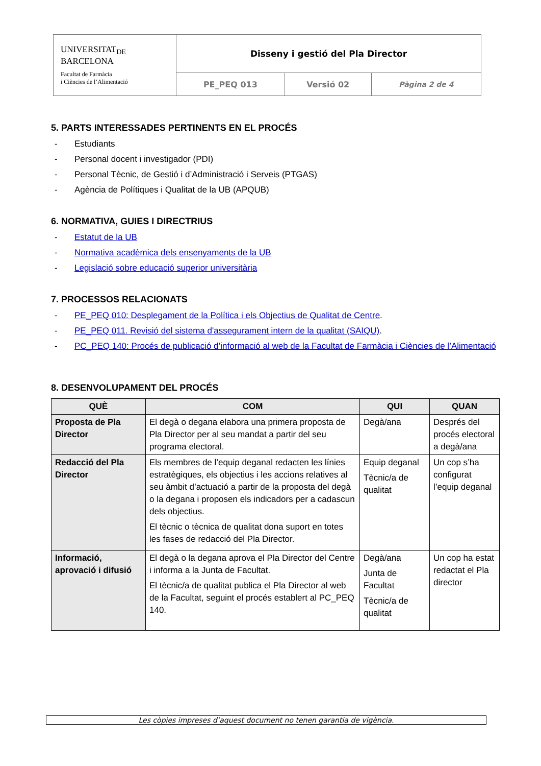| UNIVERSITAT<sub>DE</sub> BARCELONA Facultat de Farmàcia i Ciències de l’Alimentació | Disseny i gestió del Pla Director | | |
| | PE_PEQ 013 | Versió 02 | Pàgina 2 de 4 |
5. PARTS INTERESSADES PERTINENTS EN EL PROCÉS
- Estudiants
- Personal docent i investigador (PDI)
- Personal Tècnic, de Gestió i d’Administració i Serveis (PTGAS)
- Agència de Polítiques i Qualitat de la UB (APQUB)
6. NORMATIVA, GUIES I DIRECTRIUS
- Estatut de la UB
- Normativa acadèmica dels ensenyaments de la UB
- Legislació sobre educació superior universitària
7. PROCESSOS RELACIONATS
- PE_PEQ 010: Desplegament de la Política i els Objectius de Qualitat de Centre.
- PE_PEQ 011. Revisió del sistema d'assegurament intern de la qualitat (SAIQU).
- PC_PEQ 140: Procés de publicació d’informació al web de la Facultat de Farmàcia i Ciències de l’Alimentació
8. DESENVOLUPAMENT DEL PROCÉS
| QUÈ | COM | QUI | QUAN |
| --- | --- | --- | --- |
| Proposta de Pla Director | El degà o degana elabora una primera proposta de Pla Director per al seu mandat a partir del seu programa electoral. | Degà/ana | Després del procés electoral a degà/ana |
| Redacció del Pla Director | Els membres de l’equip deganal redacten les línies estratègiques, els objectius i les accions relatives al seu àmbit d’actuació a partir de la proposta del degà o la degana i proposen els indicadors per a cadascun dels objectius. El tècnic o tècnica de qualitat dona suport en totes les fases de redacció del Pla Director. | Equip deganal Tècnic/a de qualitat | Un cop s’ha configurat l’equip deganal |
| Informació, aprovació i difusió | El degà o la degana aprova el Pla Director del Centre i informa a la Junta de Facultat. El tècnic/a de qualitat publica el Pla Director al web de la Facultat, seguint el procés establert al PC_PEQ 140. | Degà/ana Junta de Facultat Tècnic/a de qualitat | Un cop ha estat redactat el Pla director |
Les còpies impreses d’aquest document no tenen garantia de vigència.